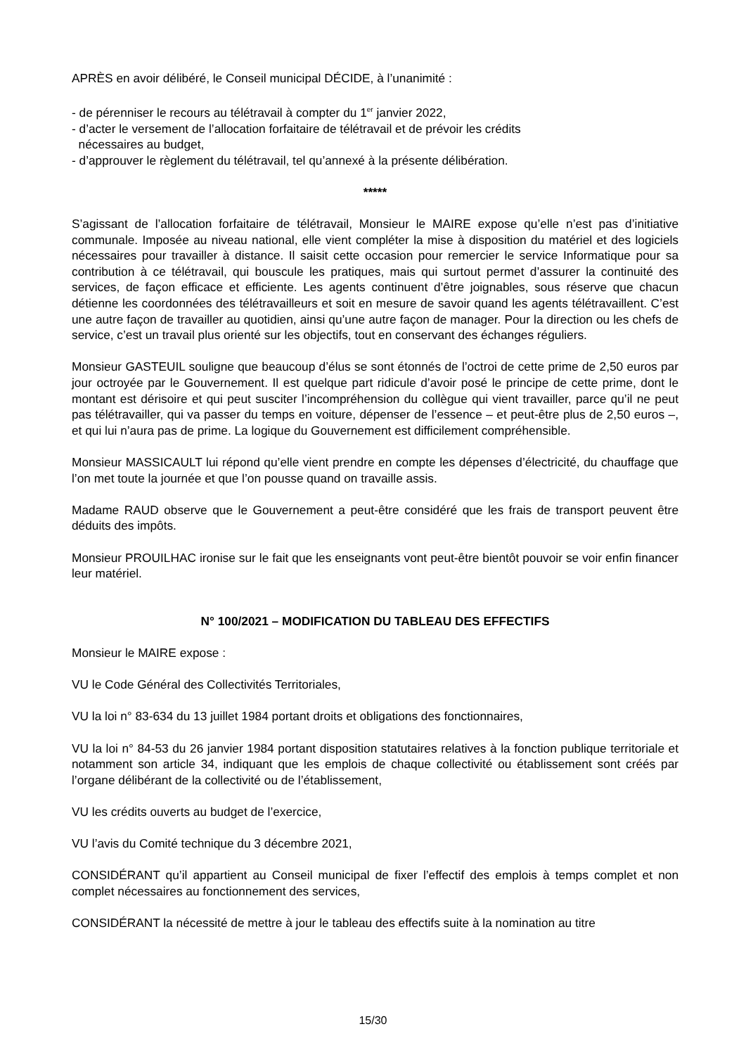APRÈS en avoir délibéré, le Conseil municipal DÉCIDE, à l’unanimité :
- de pérenniser le recours au télétravail à compter du 1<sup>er</sup> janvier 2022,
- d’acter le versement de l’allocation forfaitaire de télétravail et de prévoir les crédits
nécessaires au budget,
- d’approuver le règlement du télétravail, tel qu’annexé à la présente délibération.
*****
S’agissant de l’allocation forfaitaire de télétravail, Monsieur le MAIRE expose qu’elle n’est pas d’initiative communale. Imposée au niveau national, elle vient compléter la mise à disposition du matériel et des logiciels nécessaires pour travailler à distance. Il saisit cette occasion pour remercier le service Informatique pour sa contribution à ce télétravail, qui bouscule les pratiques, mais qui surtout permet d’assurer la continuité des services, de façon efficace et efficiente. Les agents continuent d’être joignables, sous réserve que chacun détienne les coordonnées des télétravailleurs et soit en mesure de savoir quand les agents télétravaillent. C’est une autre façon de travailler au quotidien, ainsi qu’une autre façon de manager. Pour la direction ou les chefs de service, c’est un travail plus orienté sur les objectifs, tout en conservant des échanges réguliers.
Monsieur GASTEUIL souligne que beaucoup d’élus se sont étonnés de l’octroi de cette prime de 2,50 euros par jour octroyée par le Gouvernement. Il est quelque part ridicule d’avoir posé le principe de cette prime, dont le montant est dérisoire et qui peut susciter l’incompréhension du collègue qui vient travailler, parce qu’il ne peut pas télétravailler, qui va passer du temps en voiture, dépenser de l’essence – et peut-être plus de 2,50 euros –, et qui lui n’aura pas de prime. La logique du Gouvernement est difficilement compréhensible.
Monsieur MASSICAULT lui répond qu’elle vient prendre en compte les dépenses d’électricité, du chauffage que l’on met toute la journée et que l’on pousse quand on travaille assis.
Madame RAUD observe que le Gouvernement a peut-être considéré que les frais de transport peuvent être déduits des impôts.
Monsieur PROUILHAC ironise sur le fait que les enseignants vont peut-être bientôt pouvoir se voir enfin financer leur matériel.
N° 100/2021 – MODIFICATION DU TABLEAU DES EFFECTIFS
Monsieur le MAIRE expose :
VU le Code Général des Collectivités Territoriales,
VU la loi n° 83-634 du 13 juillet 1984 portant droits et obligations des fonctionnaires,
VU la loi n° 84-53 du 26 janvier 1984 portant disposition statutaires relatives à la fonction publique territoriale et notamment son article 34, indiquant que les emplois de chaque collectivité ou établissement sont créés par l’organe délibérant de la collectivité ou de l’établissement,
VU les crédits ouverts au budget de l’exercice,
VU l’avis du Comité technique du 3 décembre 2021,
CONSIDÉRANT qu’il appartient au Conseil municipal de fixer l’effectif des emplois à temps complet et non complet nécessaires au fonctionnement des services,
CONSIDÉRANT la nécessité de mettre à jour le tableau des effectifs suite à la nomination au titre
15/30